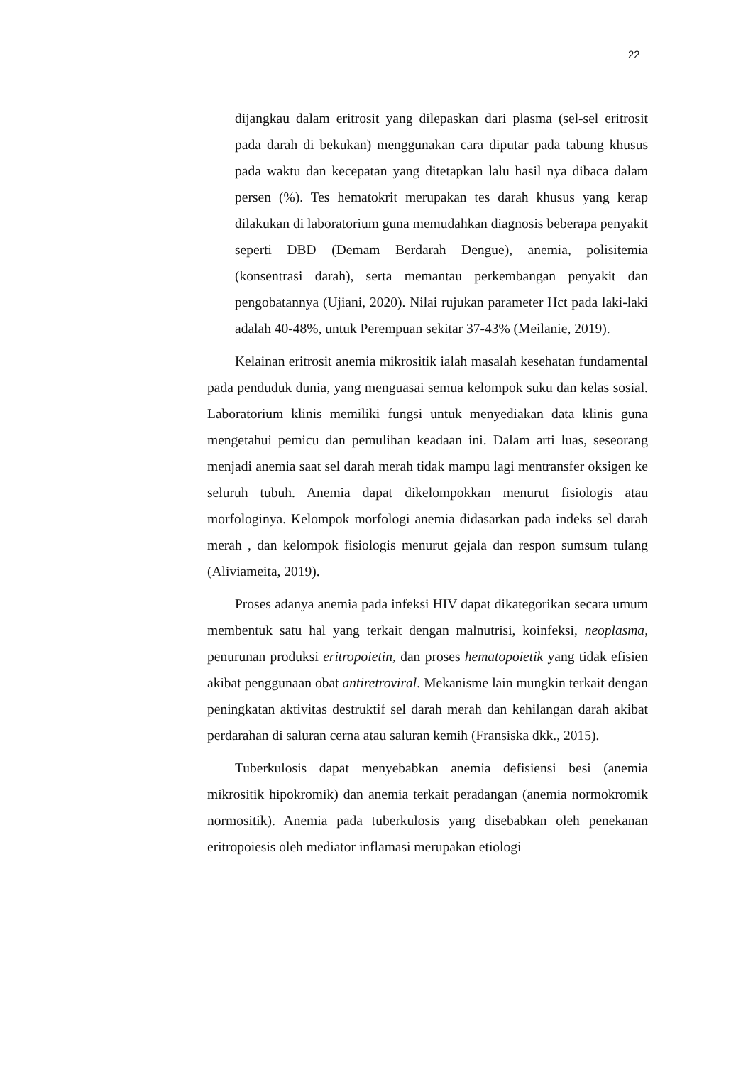22
dijangkau dalam eritrosit yang dilepaskan dari plasma (sel-sel eritrosit pada darah di bekukan) menggunakan cara diputar pada tabung khusus pada waktu dan kecepatan yang ditetapkan lalu hasil nya dibaca dalam persen (%). Tes hematokrit merupakan tes darah khusus yang kerap dilakukan di laboratorium guna memudahkan diagnosis beberapa penyakit seperti DBD (Demam Berdarah Dengue), anemia, polisitemia (konsentrasi darah), serta memantau perkembangan penyakit dan pengobatannya (Ujiani, 2020). Nilai rujukan parameter Hct pada laki-laki adalah 40-48%, untuk Perempuan sekitar 37-43% (Meilanie, 2019).
Kelainan eritrosit anemia mikrositik ialah masalah kesehatan fundamental pada penduduk dunia, yang menguasai semua kelompok suku dan kelas sosial. Laboratorium klinis memiliki fungsi untuk menyediakan data klinis guna mengetahui pemicu dan pemulihan keadaan ini. Dalam arti luas, seseorang menjadi anemia saat sel darah merah tidak mampu lagi mentransfer oksigen ke seluruh tubuh. Anemia dapat dikelompokkan menurut fisiologis atau morfologinya. Kelompok morfologi anemia didasarkan pada indeks sel darah merah , dan kelompok fisiologis menurut gejala dan respon sumsum tulang (Aliviameita, 2019).
Proses adanya anemia pada infeksi HIV dapat dikategorikan secara umum membentuk satu hal yang terkait dengan malnutrisi, koinfeksi, neoplasma, penurunan produksi eritropoietin, dan proses hematopoietik yang tidak efisien akibat penggunaan obat antiretroviral. Mekanisme lain mungkin terkait dengan peningkatan aktivitas destruktif sel darah merah dan kehilangan darah akibat perdarahan di saluran cerna atau saluran kemih (Fransiska dkk., 2015).
Tuberkulosis dapat menyebabkan anemia defisiensi besi (anemia mikrositik hipokromik) dan anemia terkait peradangan (anemia normokromik normositik). Anemia pada tuberkulosis yang disebabkan oleh penekanan eritropoiesis oleh mediator inflamasi merupakan etiologi